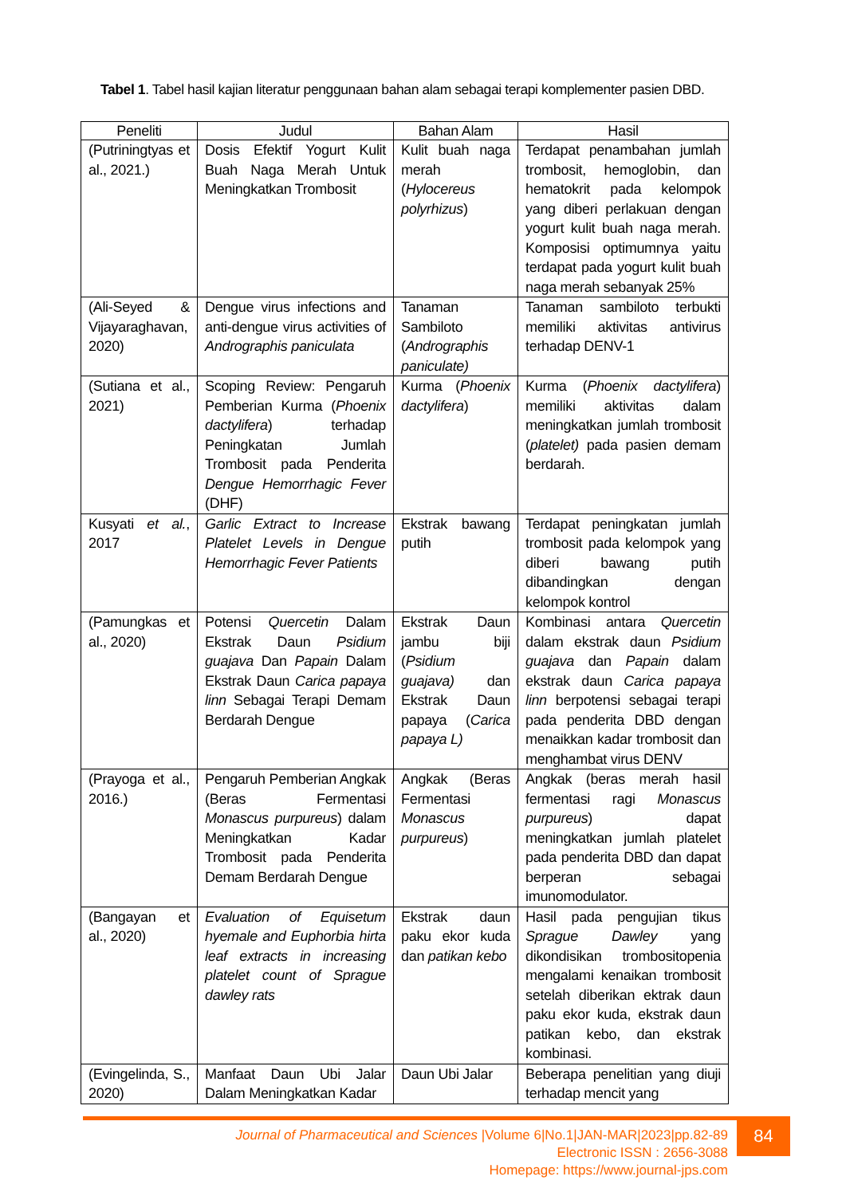Tabel 1. Tabel hasil kajian literatur penggunaan bahan alam sebagai terapi komplementer pasien DBD.
| Peneliti | Judul | Bahan Alam | Hasil |
| --- | --- | --- | --- |
| (Putriningtyas et al., 2021.) | Dosis Efektif Yogurt Kulit Buah Naga Merah Untuk Meningkatkan Trombosit | Kulit buah naga merah ( Hylocereus polyrhizus ) | Terdapat penambahan jumlah trombosit, hemoglobin, dan hematokrit pada kelompok yang diberi perlakuan dengan yogurt kulit buah naga merah. Komposisi optimumnya yaitu terdapat pada yogurt kulit buah naga merah sebanyak 25% |
| (Ali-Seyed & Vijayaraghavan, 2020) | Dengue virus infections and anti-dengue virus activities of Andrographis paniculata | Tanaman Sambiloto ( Andrographis paniculate) | Tanaman sambiloto terbukti memiliki aktivitas antivirus terhadap DENV-1 |
| (Sutiana et al., 2021) | Scoping Review: Pengaruh Pemberian Kurma ( Phoenix dactylifera ) terhadap Peningkatan Jumlah Trombosit pada Penderita Dengue Hemorrhagic Fever (DHF) | Kurma ( Phoenix dactylifera ) | Kurma ( Phoenix dactylifera ) memiliki aktivitas dalam meningkatkan jumlah trombosit ( platelet) pada pasien demam berdarah. |
| Kusyati et al. , 2017 | Garlic Extract to Increase Platelet Levels in Dengue Hemorrhagic Fever Patients | Ekstrak bawang putih | Terdapat peningkatan jumlah trombosit pada kelompok yang diberi bawang putih dibandingkan dengan kelompok kontrol |
| (Pamungkas et al., 2020) | Potensi Quercetin Dalam Ekstrak Daun Psidium guajava Dan Papain Dalam Ekstrak Daun Carica papaya linn Sebagai Terapi Demam Berdarah Dengue | Ekstrak Daun jambu biji ( Psidium guajava) dan Ekstrak Daun papaya ( Carica papaya L) | Kombinasi antara Quercetin dalam ekstrak daun Psidium guajava dan Papain dalam ekstrak daun Carica papaya linn berpotensi sebagai terapi pada penderita DBD dengan menaikkan kadar trombosit dan menghambat virus DENV |
| (Prayoga et al., 2016.) | Pengaruh Pemberian Angkak (Beras Fermentasi Monascus purpureus ) dalam Meningkatkan Kadar Trombosit pada Penderita Demam Berdarah Dengue | Angkak (Beras Fermentasi Monascus purpureus ) | Angkak (beras merah hasil fermentasi ragi Monascus purpureus ) dapat meningkatkan jumlah platelet pada penderita DBD dan dapat berperan sebagai imunomodulator. |
| (Bangayan et al., 2020) | Evaluation of Equisetum hyemale and Euphorbia hirta leaf extracts in increasing platelet count of Sprague dawley rats | Ekstrak daun paku ekor kuda dan patikan kebo | Hasil pada pengujian tikus Sprague Dawley yang dikondisikan trombositopenia mengalami kenaikan trombosit setelah diberikan ektrak daun paku ekor kuda, ekstrak daun patikan kebo, dan ekstrak kombinasi. |
| (Evingelinda, S., 2020) | Manfaat Daun Ubi Jalar Dalam Meningkatkan Kadar | Daun Ubi Jalar | Beberapa penelitian yang diuji terhadap mencit yang |
84
Journal of Pharmaceutical and Sciences |Volume 6|No.1|JAN-MAR|2023|pp.82-89
Electronic ISSN : 2656-3088
Homepage: https://www.journal-jps.com